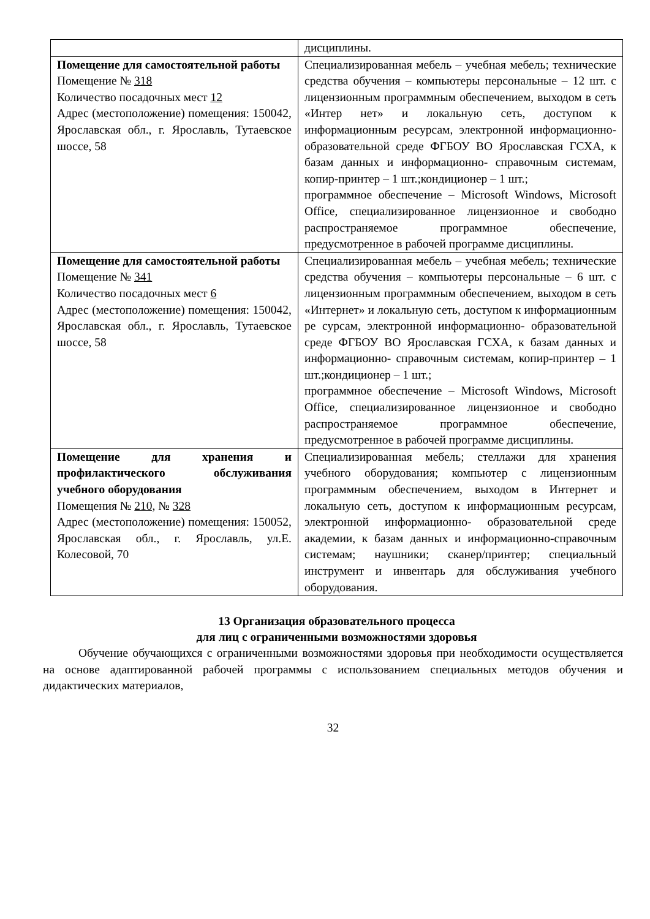| | дисциплины. |
| Помещение для самостоятельной работы Помещение № 318 Количество посадочных мест 12 Адрес (местоположение) помещения: 150042, Ярославская обл., г. Ярославль, Тутаевское шоссе, 58 | Специализированная мебель – учебная мебель; технические средства обучения – компьютеры персональные – 12 шт. с лицензионным программным обеспечением, выходом в сеть «Интер нет» и локальную сеть, доступом к информационным ресурсам, электронной информационно- образовательной среде ФГБОУ ВО Ярославская ГСХА, к базам данных и информационно- справочным системам, копир-принтер – 1 шт.;кондиционер – 1 шт.; программное обеспечение – Microsoft Windows, Microsoft Office, специализированное лицензионное и свободно распространяемое программное обеспечение, предусмотренное в рабочей программе дисциплины. |
| Помещение для самостоятельной работы Помещение № 341 Количество посадочных мест 6 Адрес (местоположение) помещения: 150042, Ярославская обл., г. Ярославль, Тутаевское шоссе, 58 | Специализированная мебель – учебная мебель; технические средства обучения – компьютеры персональные – 6 шт. с лицензионным программным обеспечением, выходом в сеть «Интернет» и локальную сеть, доступом к информационным ре сурсам, электронной информационно- образовательной среде ФГБОУ ВО Ярославская ГСХА, к базам данных и информационно- справочным системам, копир-принтер – 1 шт.;кондиционер – 1 шт.; программное обеспечение – Microsoft Windows, Microsoft Office, специализированное лицензионное и свободно распространяемое программное обеспечение, предусмотренное в рабочей программе дисциплины. |
| Помещение для хранения и профилактического обслуживания учебного оборудования Помещения № 210, № 328 Адрес (местоположение) помещения: 150052, Ярославская обл., г. Ярославль, ул.Е. Колесовой, 70 | Специализированная мебель; стеллажи для хранения учебного оборудования; компьютер с лицензионным программным обеспечением, выходом в Интернет и локальную сеть, доступом к информационным ресурсам, электронной информационно- образовательной среде академии, к базам данных и информационно-справочным системам; наушники; сканер/принтер; специальный инструмент и инвентарь для обслуживания учебного оборудования. |
13 Организация образовательного процесса
для лиц с ограниченными возможностями здоровья
Обучение обучающихся с ограниченными возможностями здоровья при необходимости осуществляется на основе адаптированной рабочей программы с использованием специальных методов обучения и дидактических материалов,
32